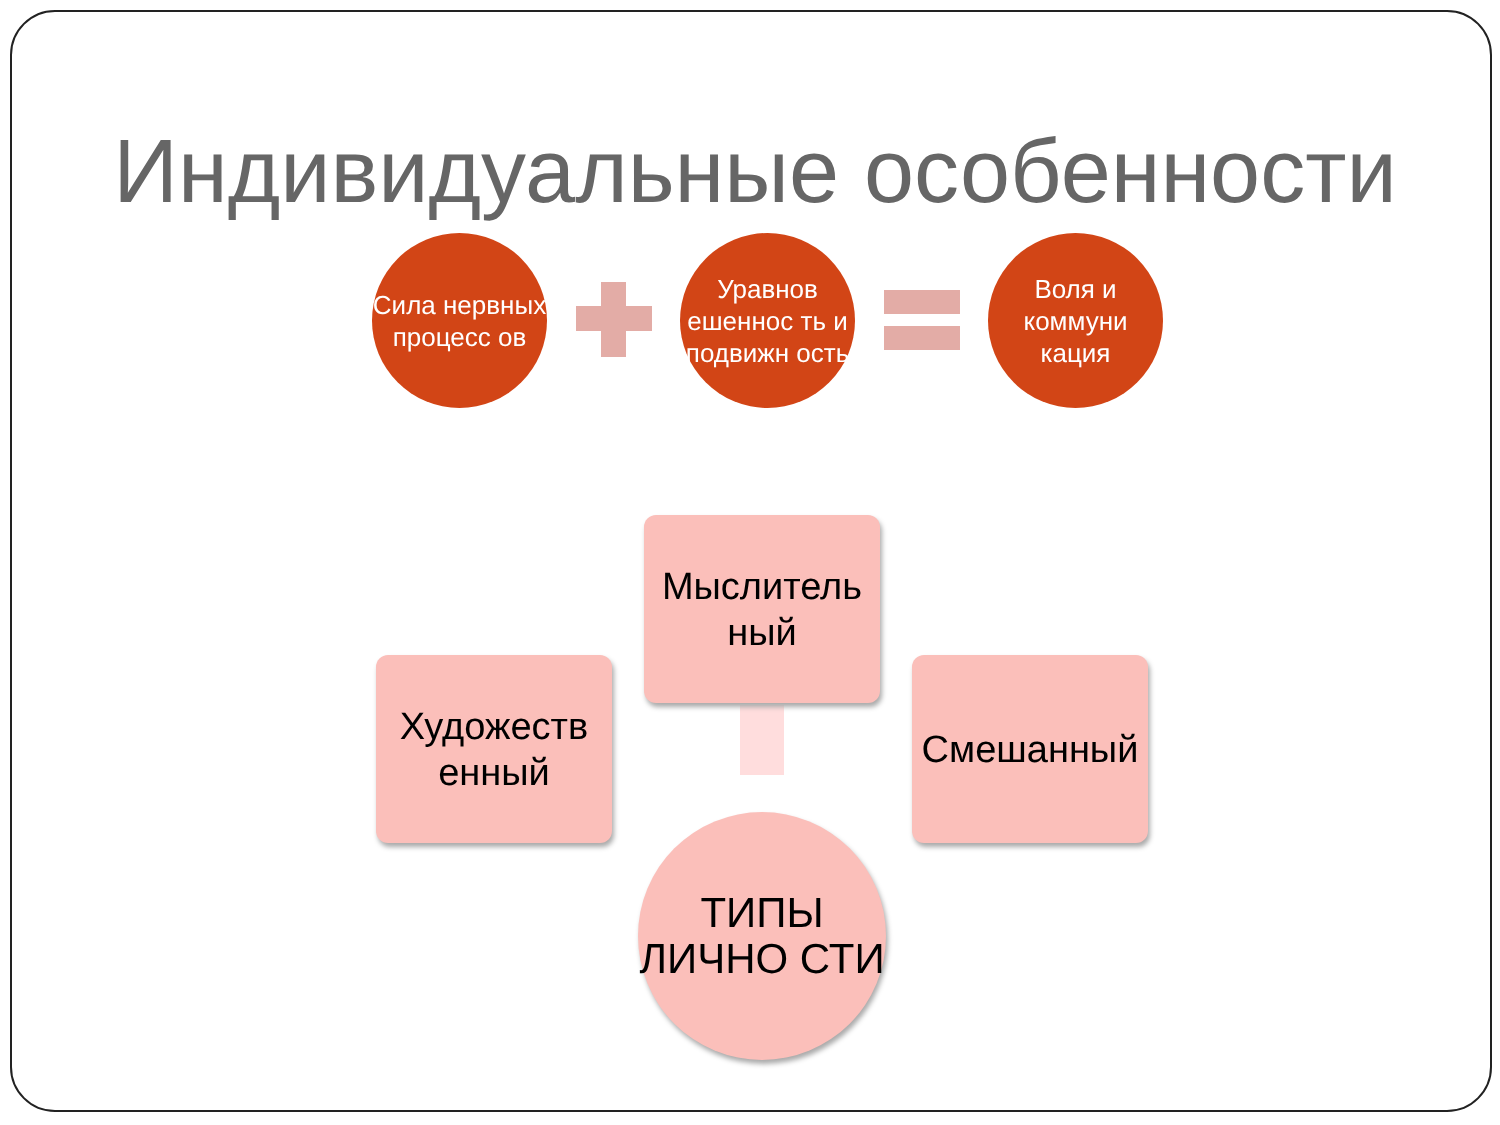Индивидуальные особенности
Сила нервных процесс ов
Уравнов ешеннос ть и подвижн ость
Воля и коммуни кация
Мыслитель ный
Художеств енный
Смешанный
ТИПЫ ЛИЧНО СТИ